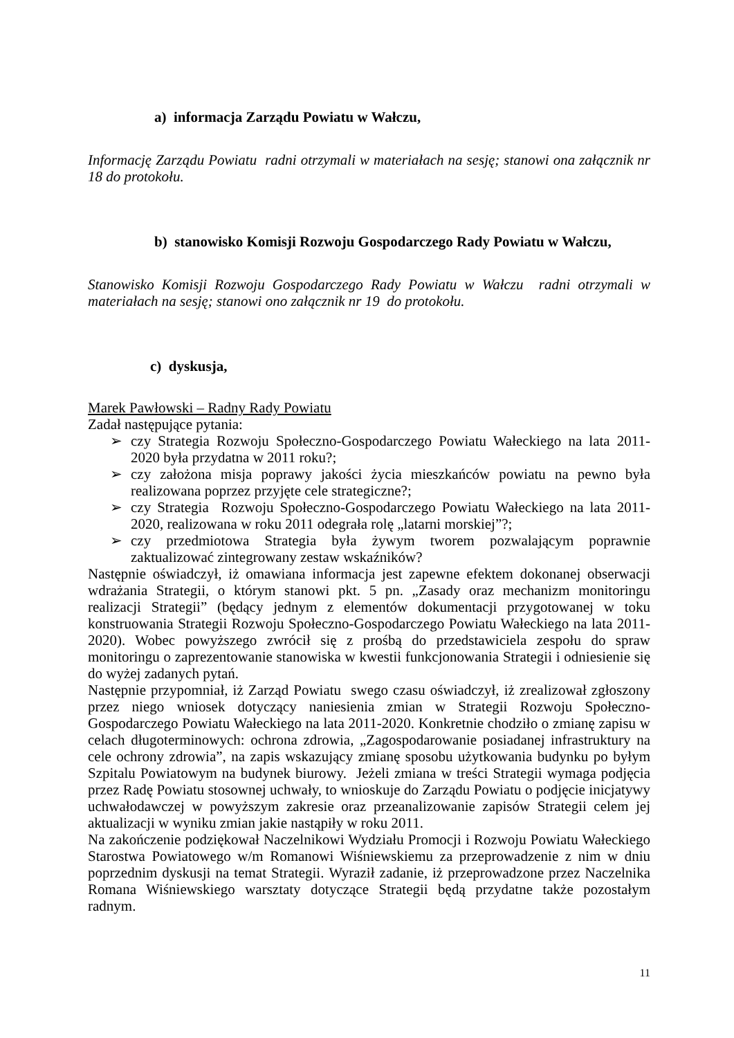a) informacja Zarządu Powiatu w Wałczu,
Informację Zarządu Powiatu radni otrzymali w materiałach na sesję; stanowi ona załącznik nr 18 do protokołu.
b) stanowisko Komisji Rozwoju Gospodarczego Rady Powiatu w Wałczu,
Stanowisko Komisji Rozwoju Gospodarczego Rady Powiatu w Wałczu radni otrzymali w materiałach na sesję; stanowi ono załącznik nr 19 do protokołu.
c) dyskusja,
Marek Pawłowski – Radny Rady Powiatu
Zadał następujące pytania:
➢ czy Strategia Rozwoju Społeczno-Gospodarczego Powiatu Wałeckiego na lata 2011-2020 była przydatna w 2011 roku?;
➢ czy założona misja poprawy jakości życia mieszkańców powiatu na pewno była realizowana poprzez przyjęte cele strategiczne?;
➢ czy Strategia Rozwoju Społeczno-Gospodarczego Powiatu Wałeckiego na lata 2011-2020, realizowana w roku 2011 odegrała rolę „latarni morskiej”?;
➢ czy przedmiotowa Strategia była żywym tworem pozwalającym poprawnie zaktualizować zintegrowany zestaw wskaźników?
Następnie oświadczył, iż omawiana informacja jest zapewne efektem dokonanej obserwacji wdrażania Strategii, o którym stanowi pkt. 5 pn. „Zasady oraz mechanizm monitoringu realizacji Strategii” (będący jednym z elementów dokumentacji przygotowanej w toku konstruowania Strategii Rozwoju Społeczno-Gospodarczego Powiatu Wałeckiego na lata 2011-2020). Wobec powyższego zwrócił się z prośbą do przedstawiciela zespołu do spraw monitoringu o zaprezentowanie stanowiska w kwestii funkcjonowania Strategii i odniesienie się do wyżej zadanych pytań.
Następnie przypomniał, iż Zarząd Powiatu swego czasu oświadczył, iż zrealizował zgłoszony przez niego wniosek dotyczący naniesienia zmian w Strategii Rozwoju Społeczno-Gospodarczego Powiatu Wałeckiego na lata 2011-2020. Konkretnie chodziło o zmianę zapisu w celach długoterminowych: ochrona zdrowia, „Zagospodarowanie posiadanej infrastruktury na cele ochrony zdrowia”, na zapis wskazujący zmianę sposobu użytkowania budynku po byłym Szpitalu Powiatowym na budynek biurowy. Jeżeli zmiana w treści Strategii wymaga podjęcia przez Radę Powiatu stosownej uchwały, to wnioskuje do Zarządu Powiatu o podjęcie inicjatywy uchwałodawczej w powyższym zakresie oraz przeanalizowanie zapisów Strategii celem jej aktualizacji w wyniku zmian jakie nastąpiły w roku 2011.
Na zakończenie podziękował Naczelnikowi Wydziału Promocji i Rozwoju Powiatu Wałeckiego Starostwa Powiatowego w/m Romanowi Wiśniewskiemu za przeprowadzenie z nim w dniu poprzednim dyskusji na temat Strategii. Wyraził zadanie, iż przeprowadzone przez Naczelnika Romana Wiśniewskiego warsztaty dotyczące Strategii będą przydatne także pozostałym radnym.
11